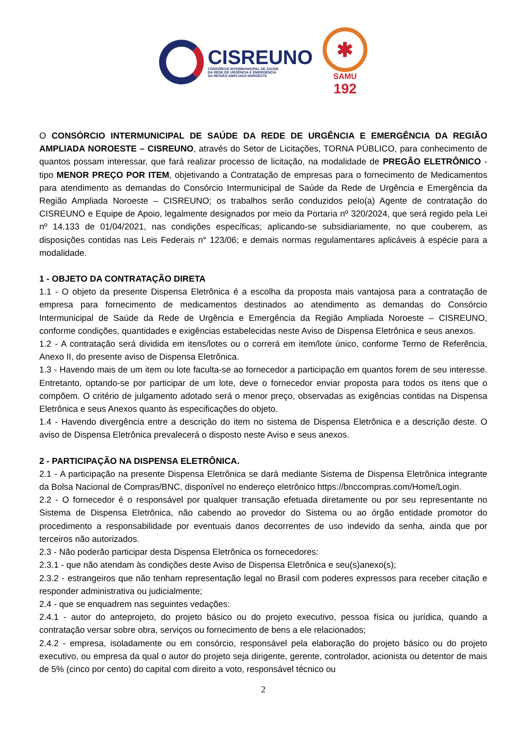CISREUNO
CONSÓRCIO INTERMUNICIPAL DE SAÚDE
DA REDE DE URGÊNCIA E EMERGÊNCIA
DA REGIÃO AMPLIADA NOROESTE
✱
SAMU
192
O CONSÓRCIO INTERMUNICIPAL DE SAÚDE DA REDE DE URGÊNCIA E EMERGÊNCIA DA REGIÃO AMPLIADA NOROESTE – CISREUNO, através do Setor de Licitações, TORNA PÚBLICO, para conhecimento de quantos possam interessar, que fará realizar processo de licitação, na modalidade de PREGÃO ELETRÔNICO - tipo MENOR PREÇO POR ITEM, objetivando a Contratação de empresas para o fornecimento de Medicamentos para atendimento as demandas do Consórcio Intermunicipal de Saúde da Rede de Urgência e Emergência da Região Ampliada Noroeste – CISREUNO; os trabalhos serão conduzidos pelo(a) Agente de contratação do CISREUNO e Equipe de Apoio, legalmente designados por meio da Portaria nº 320/2024, que será regido pela Lei nº 14.133 de 01/04/2021, nas condições específicas; aplicando-se subsidiariamente, no que couberem, as disposições contidas nas Leis Federais n° 123/06; e demais normas regulamentares aplicáveis à espécie para a modalidade.
1 - OBJETO DA CONTRATAÇÃO DIRETA
1.1 - O objeto da presente Dispensa Eletrônica é a escolha da proposta mais vantajosa para a contratação de empresa para fornecimento de medicamentos destinados ao atendimento as demandas do Consórcio Intermunicipal de Saúde da Rede de Urgência e Emergência da Região Ampliada Noroeste – CISREUNO, conforme condições, quantidades e exigências estabelecidas neste Aviso de Dispensa Eletrônica e seus anexos.
1.2 - A contratação será dividida em itens/lotes ou o correrá em item/lote único, conforme Termo de Referência, Anexo II, do presente aviso de Dispensa Eletrônica.
1.3 - Havendo mais de um item ou lote faculta-se ao fornecedor a participação em quantos forem de seu interesse. Entretanto, optando-se por participar de um lote, deve o fornecedor enviar proposta para todos os itens que o compõem. O critério de julgamento adotado será o menor preço, observadas as exigências contidas na Dispensa Eletrônica e seus Anexos quanto às especificações do objeto.
1.4 - Havendo divergência entre a descrição do item no sistema de Dispensa Eletrônica e a descrição deste. O aviso de Dispensa Eletrônica prevalecerá o disposto neste Aviso e seus anexos.
2 - PARTICIPAÇÃO NA DISPENSA ELETRÔNICA.
2.1 - A participação na presente Dispensa Eletrônica se dará mediante Sistema de Dispensa Eletrônica integrante da Bolsa Nacional de Compras/BNC, disponível no endereço eletrônico https://bnccompras.com/Home/Login.
2.2 - O fornecedor é o responsável por qualquer transação efetuada diretamente ou por seu representante no Sistema de Dispensa Eletrônica, não cabendo ao provedor do Sistema ou ao órgão entidade promotor do procedimento a responsabilidade por eventuais danos decorrentes de uso indevido da senha, ainda que por terceiros não autorizados.
2.3 - Não poderão participar desta Dispensa Eletrônica os fornecedores:
2.3.1 - que não atendam às condições deste Aviso de Dispensa Eletrônica e seu(s)anexo(s);
2.3.2 - estrangeiros que não tenham representação legal no Brasil com poderes expressos para receber citação e responder administrativa ou judicialmente;
2.4 - que se enquadrem nas seguintes vedações:
2.4.1 - autor do anteprojeto, do projeto básico ou do projeto executivo, pessoa física ou jurídica, quando a contratação versar sobre obra, serviços ou fornecimento de bens a ele relacionados;
2.4.2 - empresa, isoladamente ou em consórcio, responsável pela elaboração do projeto básico ou do projeto executivo, ou empresa da qual o autor do projeto seja dirigente, gerente, controlador, acionista ou detentor de mais de 5% (cinco por cento) do capital com direito a voto, responsável técnico ou
2